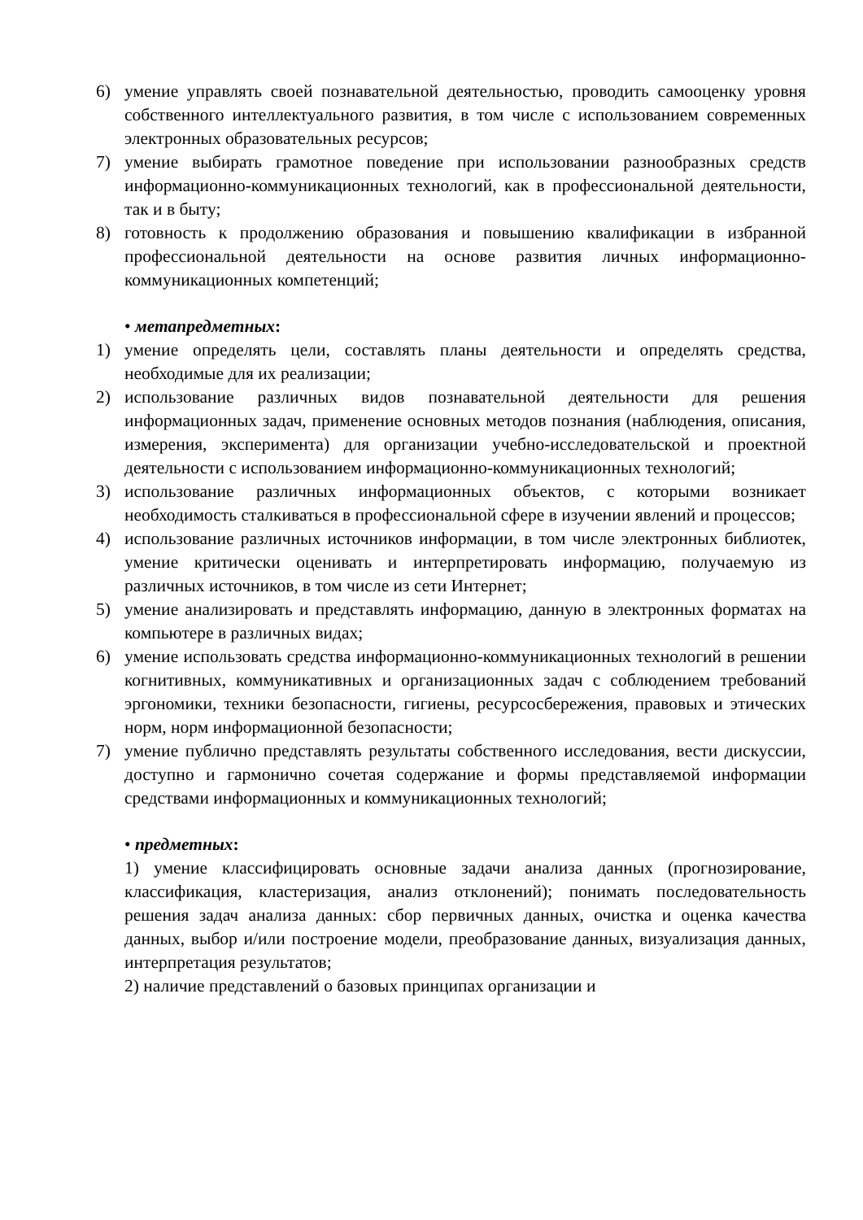6) умение управлять своей познавательной деятельностью, проводить самооценку уровня собственного интеллектуального развития, в том числе с использованием современных электронных образовательных ресурсов;
7) умение выбирать грамотное поведение при использовании разнообразных средств информационно-коммуникационных технологий, как в профессиональной деятельности, так и в быту;
8) готовность к продолжению образования и повышению квалификации в избранной профессиональной деятельности на основе развития личных информационно-коммуникационных компетенций;
• метапредметных:
1) умение определять цели, составлять планы деятельности и определять средства, необходимые для их реализации;
2) использование различных видов познавательной деятельности для решения информационных задач, применение основных методов познания (наблюдения, описания, измерения, эксперимента) для организации учебно-исследовательской и проектной деятельности с использованием информационно-коммуникационных технологий;
3) использование различных информационных объектов, с которыми возникает необходимость сталкиваться в профессиональной сфере в изучении явлений и процессов;
4) использование различных источников информации, в том числе электронных библиотек, умение критически оценивать и интерпретировать информацию, получаемую из различных источников, в том числе из сети Интернет;
5) умение анализировать и представлять информацию, данную в электронных форматах на компьютере в различных видах;
6) умение использовать средства информационно-коммуникационных технологий в решении когнитивных, коммуникативных и организационных задач с соблюдением требований эргономики, техники безопасности, гигиены, ресурсосбережения, правовых и этических норм, норм информационной безопасности;
7) умение публично представлять результаты собственного исследования, вести дискуссии, доступно и гармонично сочетая содержание и формы представляемой информации средствами информационных и коммуникационных технологий;
• предметных:
1) умение классифицировать основные задачи анализа данных (прогнозирование, классификация, кластеризация, анализ отклонений); понимать последовательность решения задач анализа данных: сбор первичных данных, очистка и оценка качества данных, выбор и/или построение модели, преобразование данных, визуализация данных, интерпретация результатов;
2) наличие представлений о базовых принципах организации и